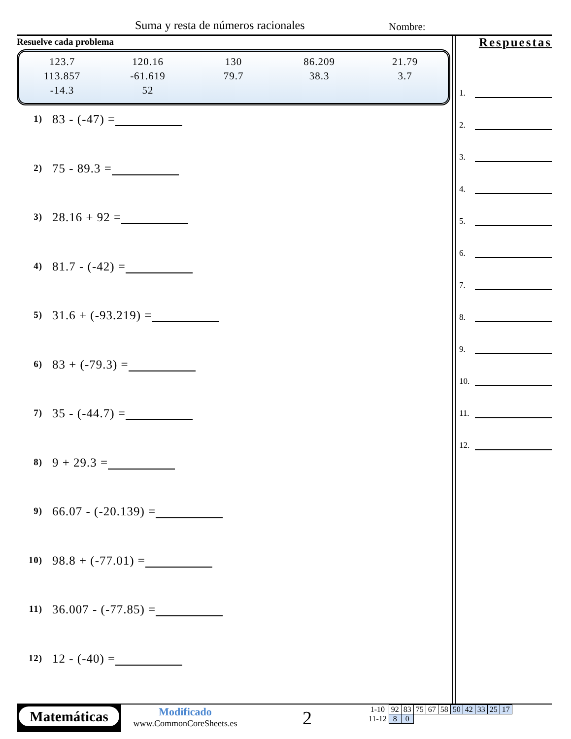Suma y resta de números racionales Nombre:
Resuelve cada problema
| 123.7 | 120.16 | 130 | 86.209 | 21.79 |
| 113.857 | -61.619 | 79.7 | 38.3 | 3.7 |
| -14.3 | 52 | | | |
1) 83 - (-47) =
2) 75 - 89.3 =
3) 28.16 + 92 =
4) 81.7 - (-42) =
5) 31.6 + (-93.219) =
6) 83 + (-79.3) =
7) 35 - (-44.7) =
8) 9 + 29.3 =
9) 66.07 - (-20.139) =
10) 98.8 + (-77.01) =
11) 36.007 - (-77.85) =
12) 12 - (-40) =
Respuestas
1.
2.
3.
4.
5.
6.
7.
8.
9.
10.
11.
12.
Matemáticas
Modificado
www.CommonCoreSheets.es
2
| 1-10 | 92 | 83 | 75 | 67 | 58 | 50 | 42 | 33 | 25 | 17 |
| 11-12 | 8 | 0 | | | | | | | | |